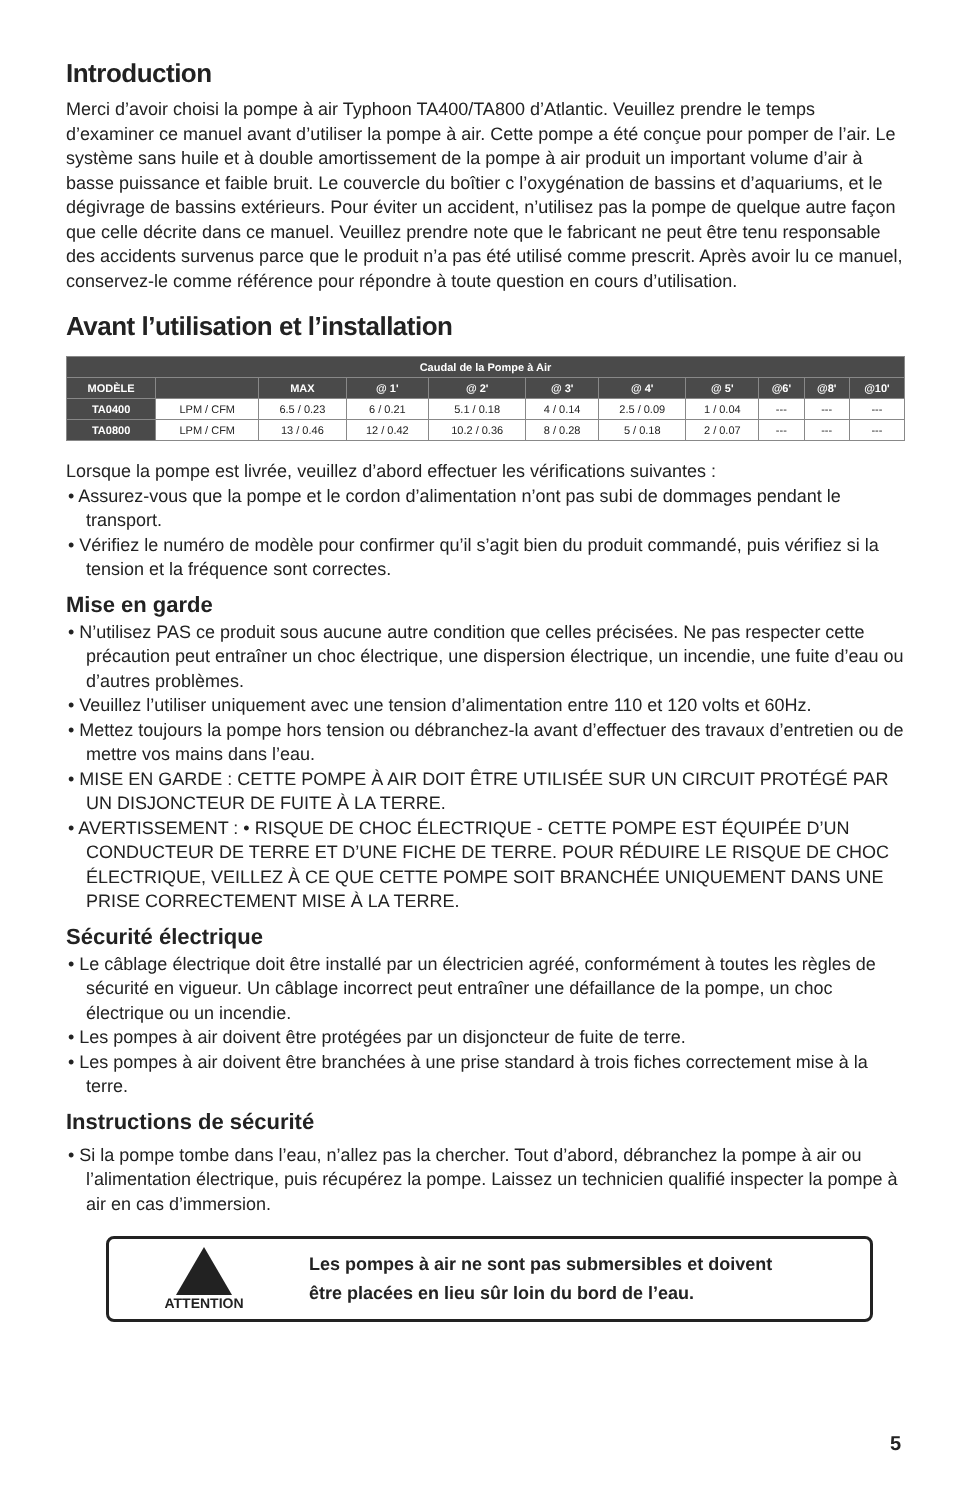Introduction
Merci d’avoir choisi la pompe à air Typhoon TA400/TA800 d’Atlantic. Veuillez prendre le temps d’examiner ce manuel avant d’utiliser la pompe à air. Cette pompe a été conçue pour pomper de l’air. Le système sans huile et à double amortissement de la pompe à air produit un important volume d’air à basse puissance et faible bruit. Le couvercle du boîtier c l’oxygénation de bassins et d’aquariums, et le dégivrage de bassins extérieurs. Pour éviter un accident, n’utilisez pas la pompe de quelque autre façon que celle décrite dans ce manuel. Veuillez prendre note que le fabricant ne peut être tenu responsable des accidents survenus parce que le produit n’a pas été utilisé comme prescrit. Après avoir lu ce manuel, conservez-le comme référence pour répondre à toute question en cours d’utilisation.
Avant l’utilisation et l’installation
| Caudal de la Pompe à Air | | | | | | | | | | |
| --- | --- | --- | --- | --- | --- | --- | --- | --- | --- | --- |
| MODÈLE | | MAX | @ 1' | @ 2' | @ 3' | @ 4' | @ 5' | @6' | @8' | @10' |
| TA0400 | LPM / CFM | 6.5 / 0.23 | 6 / 0.21 | 5.1 / 0.18 | 4 / 0.14 | 2.5 / 0.09 | 1 / 0.04 | --- | --- | --- |
| TA0800 | LPM / CFM | 13 / 0.46 | 12 / 0.42 | 10.2 / 0.36 | 8 / 0.28 | 5 / 0.18 | 2 / 0.07 | --- | --- | --- |
Lorsque la pompe est livrée, veuillez d’abord effectuer les vérifications suivantes :
• Assurez-vous que la pompe et le cordon d’alimentation n’ont pas subi de dommages pendant le transport.
• Vérifiez le numéro de modèle pour confirmer qu’il s’agit bien du produit commandé, puis vérifiez si la tension et la fréquence sont correctes.
Mise en garde
• N’utilisez PAS ce produit sous aucune autre condition que celles précisées. Ne pas respecter cette précaution peut entraîner un choc électrique, une dispersion électrique, un incendie, une fuite d’eau ou d’autres problèmes.
• Veuillez l’utiliser uniquement avec une tension d’alimentation entre 110 et 120 volts et 60Hz.
• Mettez toujours la pompe hors tension ou débranchez-la avant d’effectuer des travaux d’entretien ou de mettre vos mains dans l’eau.
• MISE EN GARDE : CETTE POMPE À AIR DOIT ÊTRE UTILISÉE SUR UN CIRCUIT PROTÉGÉ PAR UN DISJONCTEUR DE FUITE À LA TERRE.
• AVERTISSEMENT : • RISQUE DE CHOC ÉLECTRIQUE - CETTE POMPE EST ÉQUIPÉE D’UN CONDUCTEUR DE TERRE ET D’UNE FICHE DE TERRE. POUR RÉDUIRE LE RISQUE DE CHOC ÉLECTRIQUE, VEILLEZ À CE QUE CETTE POMPE SOIT BRANCHÉE UNIQUEMENT DANS UNE PRISE CORRECTEMENT MISE À LA TERRE.
Sécurité électrique
• Le câblage électrique doit être installé par un électricien agréé, conformément à toutes les règles de sécurité en vigueur. Un câblage incorrect peut entraîner une défaillance de la pompe, un choc électrique ou un incendie.
• Les pompes à air doivent être protégées par un disjoncteur de fuite de terre.
• Les pompes à air doivent être branchées à une prise standard à trois fiches correctement mise à la terre.
Instructions de sécurité
• Si la pompe tombe dans l’eau, n’allez pas la chercher. Tout d’abord, débranchez la pompe à air ou l’alimentation électrique, puis récupérez la pompe. Laissez un technicien qualifié inspecter la pompe à air en cas d’immersion.
ATTENTION
Les pompes à air ne sont pas submersibles et doivent
être placées en lieu sûr loin du bord de l’eau.
5